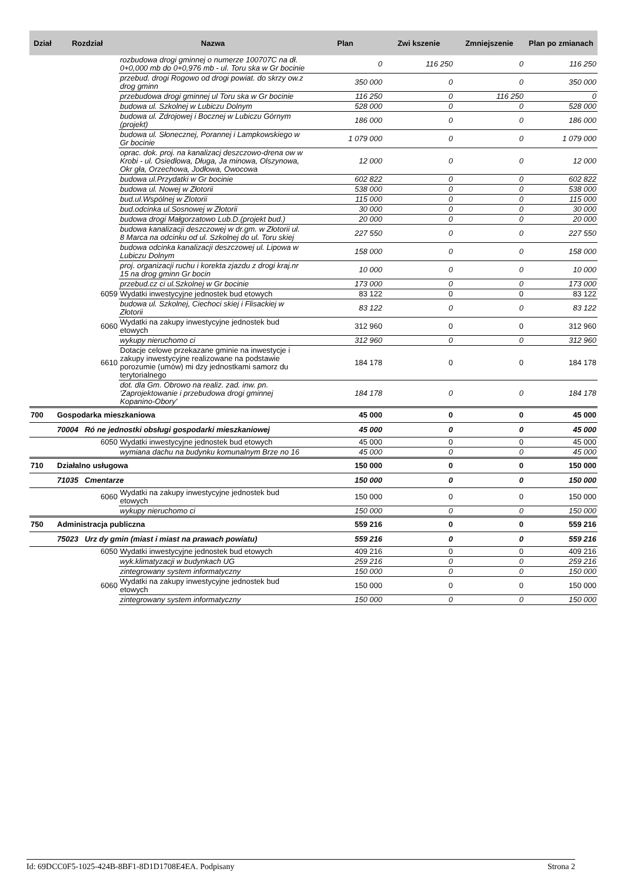| Dział | Rozdział | Nazwa | Plan | Zwi kszenie | Zmniejszenie | Plan po zmianach |
| --- | --- | --- | --- | --- | --- | --- |
| | | rozbudowa drogi gminnej o numerze 100707C na dł. 0+0,000 mb do 0+0,976 mb - ul. Toru ska w Gr bocinie | 0 | 116 250 | 0 | 116 250 |
| | | przebud. drogi Rogowo od drogi powiat. do skrzy ow.z drog gminn | 350 000 | 0 | 0 | 350 000 |
| | | przebudowa drogi gminnej ul Toru ska w Gr bocinie | 116 250 | 0 | 116 250 | 0 |
| | | budowa ul. Szkolnej w Lubiczu Dolnym | 528 000 | 0 | 0 | 528 000 |
| | | budowa ul. Zdrojowej i Bocznej w Lubiczu Górnym (projekt) | 186 000 | 0 | 0 | 186 000 |
| | | budowa ul. Słonecznej, Porannej i Lampkowskiego w Gr bocinie | 1 079 000 | 0 | 0 | 1 079 000 |
| | | oprac. dok. proj. na kanalizacj deszczowo-drena ow w Krobi - ul. Osiedlowa, Długa, Ja minowa, Olszynowa, Okr gła, Orzechowa, Jodłowa, Owocowa | 12 000 | 0 | 0 | 12 000 |
| | | budowa ul.Przydatki w Gr bocinie | 602 822 | 0 | 0 | 602 822 |
| | | budowa ul. Nowej w Złotorii | 538 000 | 0 | 0 | 538 000 |
| | | bud.ul.Wspólnej w Zlotorii | 115 000 | 0 | 0 | 115 000 |
| | | bud.odcinka ul.Sosnowej w Złotorii | 30 000 | 0 | 0 | 30 000 |
| | | budowa drogi Małgorzatowo Lub.D.(projekt bud.) | 20 000 | 0 | 0 | 20 000 |
| | | budowa kanalizacji deszczowej w dr.gm. w Złotorii ul. 8 Marca na odcinku od ul. Szkolnej do ul. Toru skiej | 227 550 | 0 | 0 | 227 550 |
| | | budowa odcinka kanalizacji deszczowej ul. Lipowa w Lubiczu Dolnym | 158 000 | 0 | 0 | 158 000 |
| | | proj. organizacji ruchu i korekta zjazdu z drogi kraj.nr 15 na drog gminn Gr bocin | 10 000 | 0 | 0 | 10 000 |
| | | przebud.cz ci ul.Szkolnej w Gr bocinie | 173 000 | 0 | 0 | 173 000 |
| | 6059 | Wydatki inwestycyjne jednostek bud etowych | 83 122 | 0 | 0 | 83 122 |
| | | budowa ul. Szkolnej, Ciechoci skiej i Flisackiej w Złotorii | 83 122 | 0 | 0 | 83 122 |
| | 6060 | Wydatki na zakupy inwestycyjne jednostek bud etowych | 312 960 | 0 | 0 | 312 960 |
| | | wykupy nieruchomo ci | 312 960 | 0 | 0 | 312 960 |
| | 6610 | Dotacje celowe przekazane gminie na inwestycje i zakupy inwestycyjne realizowane na podstawie porozumie (umów) mi dzy jednostkami samorz du terytorialnego | 184 178 | 0 | 0 | 184 178 |
| | | dot. dla Gm. Obrowo na realiz. zad. inw. pn. 'Zaprojektowanie i przebudowa drogi gminnej Kopanino-Obory' | 184 178 | 0 | 0 | 184 178 |
| 700 | Gospodarka mieszkaniowa | | 45 000 | 0 | 0 | 45 000 |
| | 70004 Ró ne jednostki obsługi gospodarki mieszkaniowej | | 45 000 | 0 | 0 | 45 000 |
| | 6050 | Wydatki inwestycyjne jednostek bud etowych | 45 000 | 0 | 0 | 45 000 |
| | | wymiana dachu na budynku komunalnym Brze no 16 | 45 000 | 0 | 0 | 45 000 |
| 710 | Działalno usługowa | | 150 000 | 0 | 0 | 150 000 |
| | 71035 Cmentarze | | 150 000 | 0 | 0 | 150 000 |
| | 6060 | Wydatki na zakupy inwestycyjne jednostek bud etowych | 150 000 | 0 | 0 | 150 000 |
| | | wykupy nieruchomo ci | 150 000 | 0 | 0 | 150 000 |
| 750 | Administracja publiczna | | 559 216 | 0 | 0 | 559 216 |
| | 75023 Urz dy gmin (miast i miast na prawach powiatu) | | 559 216 | 0 | 0 | 559 216 |
| | 6050 | Wydatki inwestycyjne jednostek bud etowych | 409 216 | 0 | 0 | 409 216 |
| | | wyk.klimatyzacji w budynkach UG | 259 216 | 0 | 0 | 259 216 |
| | | zintegrowany system informatyczny | 150 000 | 0 | 0 | 150 000 |
| | 6060 | Wydatki na zakupy inwestycyjne jednostek bud etowych | 150 000 | 0 | 0 | 150 000 |
| | | zintegrowany system informatyczny | 150 000 | 0 | 0 | 150 000 |
Id: 69DCC0F5-1025-424B-8BF1-8D1D1708E4EA. Podpisany Strona 2